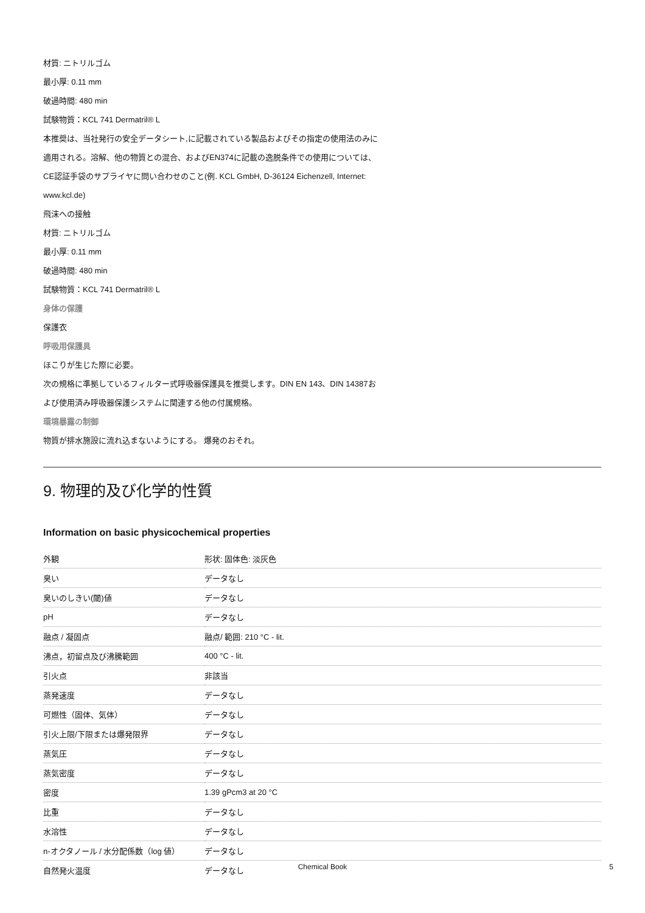材質: ニトリルゴム
最小厚: 0.11 mm
破過時間: 480 min
試験物質：KCL 741 Dermatril® L
本推奨は、当社発行の安全データシート,に記載されている製品およびその指定の使用法のみに
適用される。溶解、他の物質との混合、およびEN374に記載の逸脱条件での使用については、
CE認証手袋のサプライヤに問い合わせのこと(例. KCL GmbH, D-36124 Eichenzell, Internet:
www.kcl.de)
飛沫への接触
材質: ニトリルゴム
最小厚: 0.11 mm
破過時間: 480 min
試験物質：KCL 741 Dermatril® L
身体の保護
保護衣
呼吸用保護具
ほこりが生じた際に必要。
次の規格に準拠しているフィルター式呼吸器保護具を推奨します。DIN EN 143、DIN 14387お
よび使用済み呼吸器保護システムに関連する他の付属規格。
環境暴露の制御
物質が排水施設に流れ込まないようにする。 爆発のおそれ。
9. 物理的及び化学的性質
Information on basic physicochemical properties
| 外観 | 形状: 固体色: 淡灰色 |
| 臭い | データなし |
| 臭いのしきい(閾)値 | データなし |
| pH | データなし |
| 融点 / 凝固点 | 融点/ 範囲: 210 °C - lit. |
| 沸点，初留点及び沸騰範囲 | 400 °C - lit. |
| 引火点 | 非該当 |
| 蒸発速度 | データなし |
| 可燃性（固体、気体） | データなし |
| 引火上限/下限または爆発限界 | データなし |
| 蒸気圧 | データなし |
| 蒸気密度 | データなし |
| 密度 | 1.39 gPcm3 at 20 °C |
| 比重 | データなし |
| 水溶性 | データなし |
| n-オクタノール / 水分配係数（log 値） | データなし |
| 自然発火温度 | データなし |
Chemical Book 5